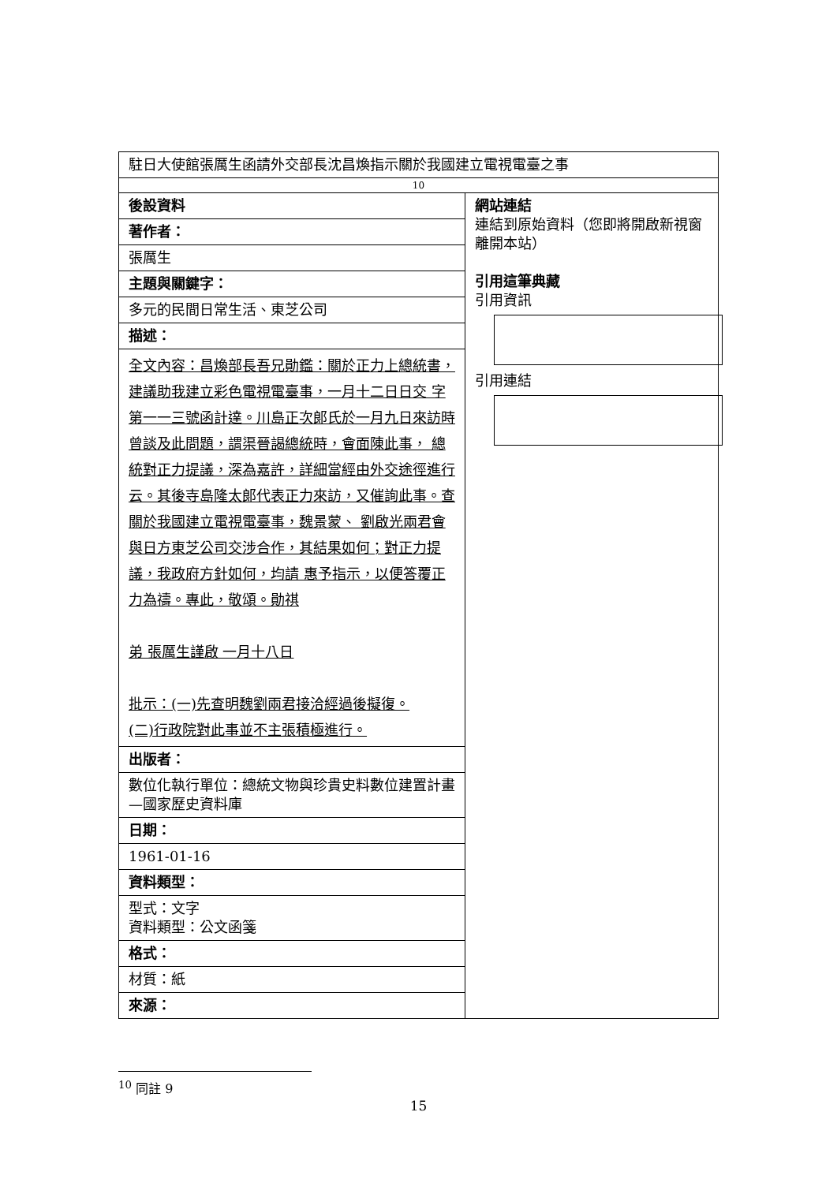| 駐日大使館張厲生函請外交部長沈昌煥指示關於我國建立電視電臺之事 | |
| 10 | |
| 後設資料 | 網站連結 連結到原始資料（您即將開啟新視窗離開本站） 引用這筆典藏 引用資訊 引用連結 |
| 著作者： | |
| 張厲生 | |
| 主題與關鍵字： | |
| 多元的民間日常生活、東芝公司 | |
| 描述： | |
| 全文內容：昌煥部長吾兄勛鑑：關於正力上總統書，建議助我建立彩色電視電臺事，一月十二日日交 字第一一三號函計達。川島正次郎氏於一月九日來訪時曾談及此問題，謂渠晉謁總統時，會面陳此事， 總統對正力提議，深為嘉許，詳細當經由外交途徑進行云。其後寺島隆太郎代表正力來訪，又催詢此事。查關於我國建立電視電臺事，魏景蒙、 劉啟光兩君會與日方東芝公司交涉合作，其結果如何；對正力提議，我政府方針如何，均請 惠予指示，以便答覆正力為禱。專此，敬頌。勛祺 弟 張厲生謹啟 一月十八日 批示：(一)先查明魏劉兩君接洽經過後擬復。 (二)行政院對此事並不主張積極進行。 | |
| 出版者： | |
| 數位化執行單位：總統文物與珍貴史料數位建置計畫—國家歷史資料庫 | |
| 日期： | |
| 1961-01-16 | |
| 資料類型： | |
| 型式：文字 資料類型：公文函箋 | |
| 格式： | |
| 材質：紙 | |
| 來源： | |
<sup>10</sup> 同註 9
15